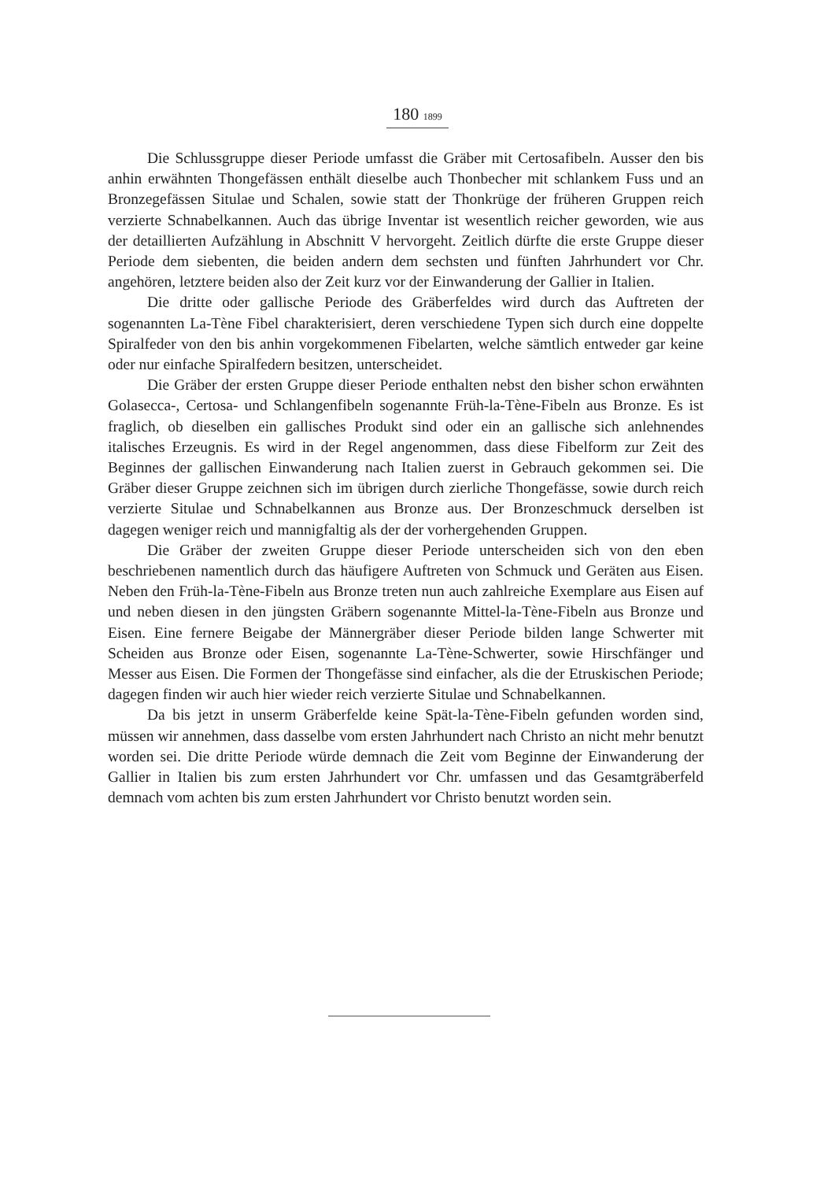180 1899
Die Schlussgruppe dieser Periode umfasst die Gräber mit Certosafibeln. Ausser den bis anhin erwähnten Thongefässen enthält dieselbe auch Thonbecher mit schlankem Fuss und an Bronzegefässen Situlae und Schalen, sowie statt der Thonkrüge der früheren Gruppen reich verzierte Schnabelkannen. Auch das übrige Inventar ist wesentlich reicher geworden, wie aus der detaillierten Aufzählung in Abschnitt V hervorgeht. Zeitlich dürfte die erste Gruppe dieser Periode dem siebenten, die beiden andern dem sechsten und fünften Jahrhundert vor Chr. angehören, letztere beiden also der Zeit kurz vor der Einwanderung der Gallier in Italien.
Die dritte oder gallische Periode des Gräberfeldes wird durch das Auftreten der sogenannten La-Tène Fibel charakterisiert, deren verschiedene Typen sich durch eine doppelte Spiralfeder von den bis anhin vorgekommenen Fibelarten, welche sämtlich entweder gar keine oder nur einfache Spiralfedern besitzen, unterscheidet.
Die Gräber der ersten Gruppe dieser Periode enthalten nebst den bisher schon erwähnten Golasecca-, Certosa- und Schlangenfibeln sogenannte Früh-la-Tène-Fibeln aus Bronze. Es ist fraglich, ob dieselben ein gallisches Produkt sind oder ein an gallische sich anlehnendes italisches Erzeugnis. Es wird in der Regel angenommen, dass diese Fibelform zur Zeit des Beginnes der gallischen Einwanderung nach Italien zuerst in Gebrauch gekommen sei. Die Gräber dieser Gruppe zeichnen sich im übrigen durch zierliche Thongefässe, sowie durch reich verzierte Situlae und Schnabelkannen aus Bronze aus. Der Bronzeschmuck derselben ist dagegen weniger reich und mannigfaltig als der der vorhergehenden Gruppen.
Die Gräber der zweiten Gruppe dieser Periode unterscheiden sich von den eben beschriebenen namentlich durch das häufigere Auftreten von Schmuck und Geräten aus Eisen. Neben den Früh-la-Tène-Fibeln aus Bronze treten nun auch zahlreiche Exemplare aus Eisen auf und neben diesen in den jüngsten Gräbern sogenannte Mittel-la-Tène-Fibeln aus Bronze und Eisen. Eine fernere Beigabe der Männergräber dieser Periode bilden lange Schwerter mit Scheiden aus Bronze oder Eisen, sogenannte La-Tène-Schwerter, sowie Hirschfänger und Messer aus Eisen. Die Formen der Thongefässe sind einfacher, als die der Etruskischen Periode; dagegen finden wir auch hier wieder reich verzierte Situlae und Schnabelkannen.
Da bis jetzt in unserm Gräberfelde keine Spät-la-Tène-Fibeln gefunden worden sind, müssen wir annehmen, dass dasselbe vom ersten Jahrhundert nach Christo an nicht mehr benutzt worden sei. Die dritte Periode würde demnach die Zeit vom Beginne der Einwanderung der Gallier in Italien bis zum ersten Jahrhundert vor Chr. umfassen und das Gesamtgräberfeld demnach vom achten bis zum ersten Jahrhundert vor Christo benutzt worden sein.